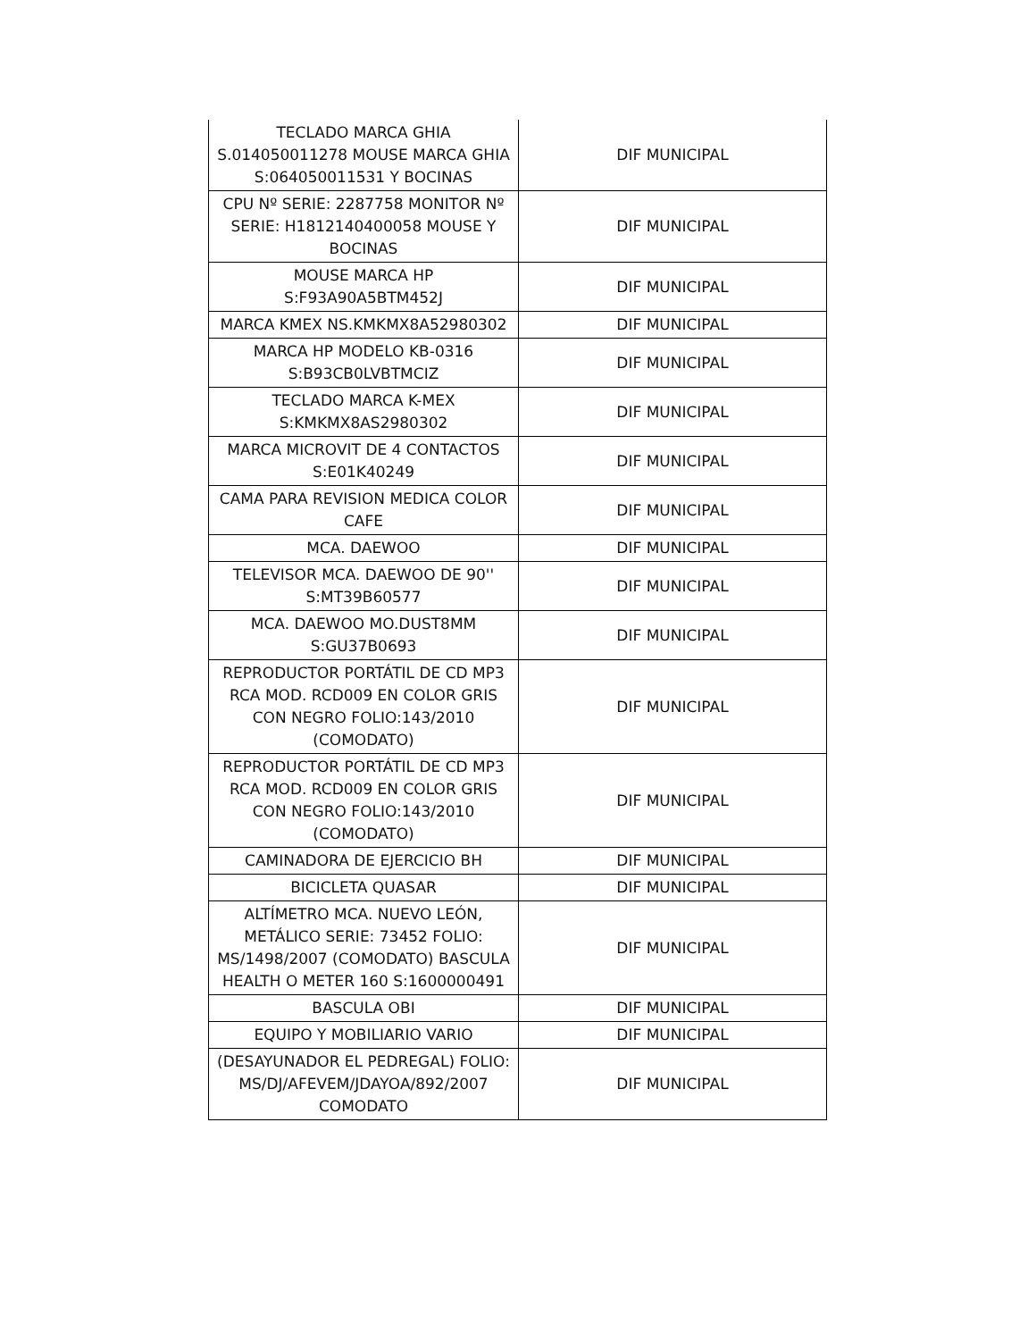| TECLADO MARCA GHIA S.014050011278 MOUSE MARCA GHIA S:064050011531 Y BOCINAS | DIF MUNICIPAL |
| CPU Nº SERIE: 2287758 MONITOR Nº SERIE: H1812140400058 MOUSE Y BOCINAS | DIF MUNICIPAL |
| MOUSE MARCA HP S:F93A90A5BTM452J | DIF MUNICIPAL |
| MARCA KMEX NS.KMKMX8A52980302 | DIF MUNICIPAL |
| MARCA HP MODELO KB-0316 S:B93CB0LVBTMCIZ | DIF MUNICIPAL |
| TECLADO MARCA K-MEX S:KMKMX8AS2980302 | DIF MUNICIPAL |
| MARCA MICROVIT DE 4 CONTACTOS S:E01K40249 | DIF MUNICIPAL |
| CAMA PARA REVISION MEDICA COLOR CAFE | DIF MUNICIPAL |
| MCA. DAEWOO | DIF MUNICIPAL |
| TELEVISOR MCA. DAEWOO DE 90'' S:MT39B60577 | DIF MUNICIPAL |
| MCA. DAEWOO MO.DUST8MM S:GU37B0693 | DIF MUNICIPAL |
| REPRODUCTOR PORTÁTIL DE CD MP3 RCA MOD. RCD009 EN COLOR GRIS CON NEGRO FOLIO:143/2010 (COMODATO) | DIF MUNICIPAL |
| REPRODUCTOR PORTÁTIL DE CD MP3 RCA MOD. RCD009 EN COLOR GRIS CON NEGRO FOLIO:143/2010 (COMODATO) | DIF MUNICIPAL |
| CAMINADORA DE EJERCICIO BH | DIF MUNICIPAL |
| BICICLETA QUASAR | DIF MUNICIPAL |
| ALTÍMETRO MCA. NUEVO LEÓN, METÁLICO SERIE: 73452 FOLIO: MS/1498/2007 (COMODATO) BASCULA HEALTH O METER 160 S:1600000491 | DIF MUNICIPAL |
| BASCULA OBI | DIF MUNICIPAL |
| EQUIPO Y MOBILIARIO VARIO | DIF MUNICIPAL |
| (DESAYUNADOR EL PEDREGAL) FOLIO: MS/DJ/AFEVEM/JDAYOA/892/2007 COMODATO | DIF MUNICIPAL |